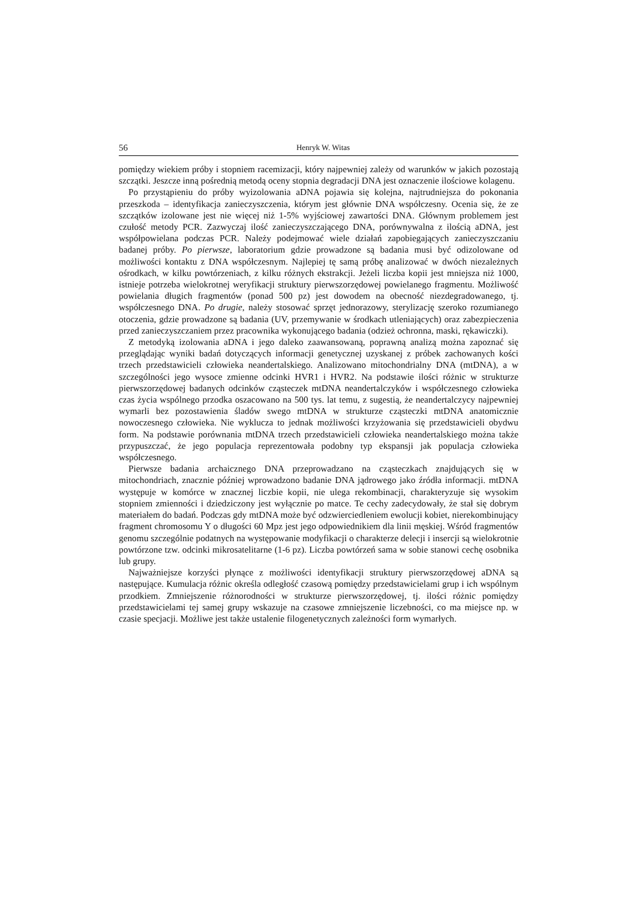56 Henryk W. Witas
pomiędzy wiekiem próby i stopniem racemizacji, który najpewniej zależy od warunków w jakich pozostają szczątki. Jeszcze inną pośrednią metodą oceny stopnia degradacji DNA jest oznaczenie ilościowe kolagenu.
Po przystąpieniu do próby wyizolowania aDNA pojawia się kolejna, najtrudniejsza do pokonania przeszkoda – identyfikacja zanieczyszczenia, którym jest głównie DNA współczesny. Ocenia się, że ze szczątków izolowane jest nie więcej niż 1-5% wyjściowej zawartości DNA. Głównym problemem jest czułość metody PCR. Zazwyczaj ilość zanieczyszczającego DNA, porównywalna z ilością aDNA, jest współpowielana podczas PCR. Należy podejmować wiele działań zapobiegających zanieczyszczaniu badanej próby. Po pierwsze, laboratorium gdzie prowadzone są badania musi być odizolowane od możliwości kontaktu z DNA współczesnym. Najlepiej tę samą próbę analizować w dwóch niezależnych ośrodkach, w kilku powtórzeniach, z kilku różnych ekstrakcji. Jeżeli liczba kopii jest mniejsza niż 1000, istnieje potrzeba wielokrotnej weryfikacji struktury pierwszorzędowej powielanego fragmentu. Możliwość powielania długich fragmentów (ponad 500 pz) jest dowodem na obecność niezdegradowanego, tj. współczesnego DNA. Po drugie, należy stosować sprzęt jednorazowy, sterylizację szeroko rozumianego otoczenia, gdzie prowadzone są badania (UV, przemywanie w środkach utleniających) oraz zabezpieczenia przed zanieczyszczaniem przez pracownika wykonującego badania (odzież ochronna, maski, rękawiczki).
Z metodyką izolowania aDNA i jego daleko zaawansowaną, poprawną analizą można zapoznać się przeglądając wyniki badań dotyczących informacji genetycznej uzyskanej z próbek zachowanych kości trzech przedstawicieli człowieka neandertalskiego. Analizowano mitochondrialny DNA (mtDNA), a w szczególności jego wysoce zmienne odcinki HVR1 i HVR2. Na podstawie ilości różnic w strukturze pierwszorzędowej badanych odcinków cząsteczek mtDNA neandertalczyków i współczesnego człowieka czas życia wspólnego przodka oszacowano na 500 tys. lat temu, z sugestią, że neandertalczycy najpewniej wymarli bez pozostawienia śladów swego mtDNA w strukturze cząsteczki mtDNA anatomicznie nowoczesnego człowieka. Nie wyklucza to jednak możliwości krzyżowania się przedstawicieli obydwu form. Na podstawie porównania mtDNA trzech przedstawicieli człowieka neandertalskiego można także przypuszczać, że jego populacja reprezentowała podobny typ ekspansji jak populacja człowieka współczesnego.
Pierwsze badania archaicznego DNA przeprowadzano na cząsteczkach znajdujących się w mitochondriach, znacznie później wprowadzono badanie DNA jądrowego jako źródła informacji. mtDNA występuje w komórce w znacznej liczbie kopii, nie ulega rekombinacji, charakteryzuje się wysokim stopniem zmienności i dziedziczony jest wyłącznie po matce. Te cechy zadecydowały, że stał się dobrym materiałem do badań. Podczas gdy mtDNA może być odzwierciedleniem ewolucji kobiet, nierekombinujący fragment chromosomu Y o długości 60 Mpz jest jego odpowiednikiem dla linii męskiej. Wśród fragmentów genomu szczególnie podatnych na występowanie modyfikacji o charakterze delecji i insercji są wielokrotnie powtórzone tzw. odcinki mikrosatelitarne (1-6 pz). Liczba powtórzeń sama w sobie stanowi cechę osobnika lub grupy.
Najważniejsze korzyści płynące z możliwości identyfikacji struktury pierwszorzędowej aDNA są następujące. Kumulacja różnic określa odległość czasową pomiędzy przedstawicielami grup i ich wspólnym przodkiem. Zmniejszenie różnorodności w strukturze pierwszorzędowej, tj. ilości różnic pomiędzy przedstawicielami tej samej grupy wskazuje na czasowe zmniejszenie liczebności, co ma miejsce np. w czasie specjacji. Możliwe jest także ustalenie filogenetycznych zależności form wymarłych.